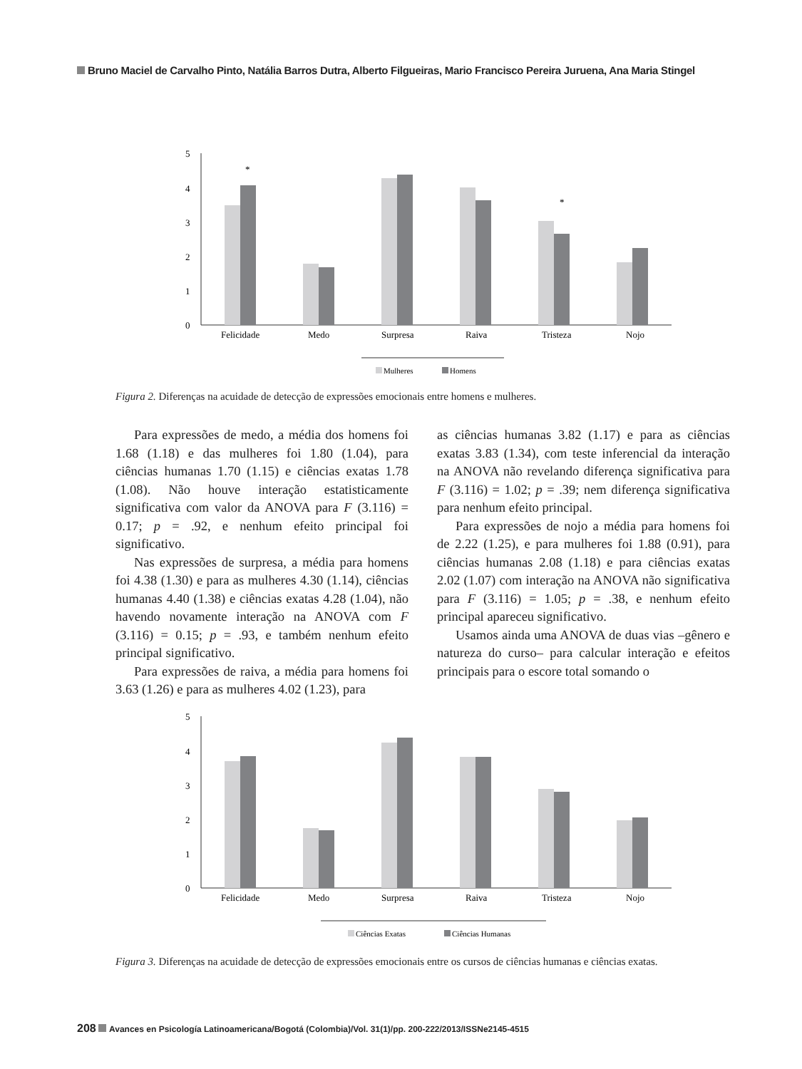Bruno Maciel de Carvalho Pinto, Natália Barros Dutra, Alberto Filgueiras, Mario Francisco Pereira Juruena, Ana Maria Stingel
5
4
3
2
1
0
*
*
Felicidade
Medo
Surpresa
Raiva
Tristeza
Nojo
Mulheres
Homens
Figura 2. Diferenças na acuidade de detecção de expressões emocionais entre homens e mulheres.
Para expressões de medo, a média dos homens foi 1.68 (1.18) e das mulheres foi 1.80 (1.04), para ciências humanas 1.70 (1.15) e ciências exatas 1.78 (1.08). Não houve interação estatisticamente significativa com valor da ANOVA para F (3.116) = 0.17; p = .92, e nenhum efeito principal foi significativo.
Nas expressões de surpresa, a média para homens foi 4.38 (1.30) e para as mulheres 4.30 (1.14), ciências humanas 4.40 (1.38) e ciências exatas 4.28 (1.04), não havendo novamente interação na ANOVA com F (3.116) = 0.15; p = .93, e também nenhum efeito principal significativo.
Para expressões de raiva, a média para homens foi 3.63 (1.26) e para as mulheres 4.02 (1.23), para
as ciências humanas 3.82 (1.17) e para as ciências exatas 3.83 (1.34), com teste inferencial da interação na ANOVA não revelando diferença significativa para F (3.116) = 1.02; p = .39; nem diferença significativa para nenhum efeito principal.
Para expressões de nojo a média para homens foi de 2.22 (1.25), e para mulheres foi 1.88 (0.91), para ciências humanas 2.08 (1.18) e para ciências exatas 2.02 (1.07) com interação na ANOVA não significativa para F (3.116) = 1.05; p = .38, e nenhum efeito principal apareceu significativo.
Usamos ainda uma ANOVA de duas vias –gênero e natureza do curso– para calcular interação e efeitos principais para o escore total somando o
5
4
3
2
1
0
Felicidade
Medo
Surpresa
Raiva
Tristeza
Nojo
Ciências Exatas
Ciências Humanas
Figura 3. Diferenças na acuidade de detecção de expressões emocionais entre os cursos de ciências humanas e ciências exatas.
208 Avances en Psicología Latinoamericana/Bogotá (Colombia)/Vol. 31(1)/pp. 200-222/2013/ISSNe2145-4515